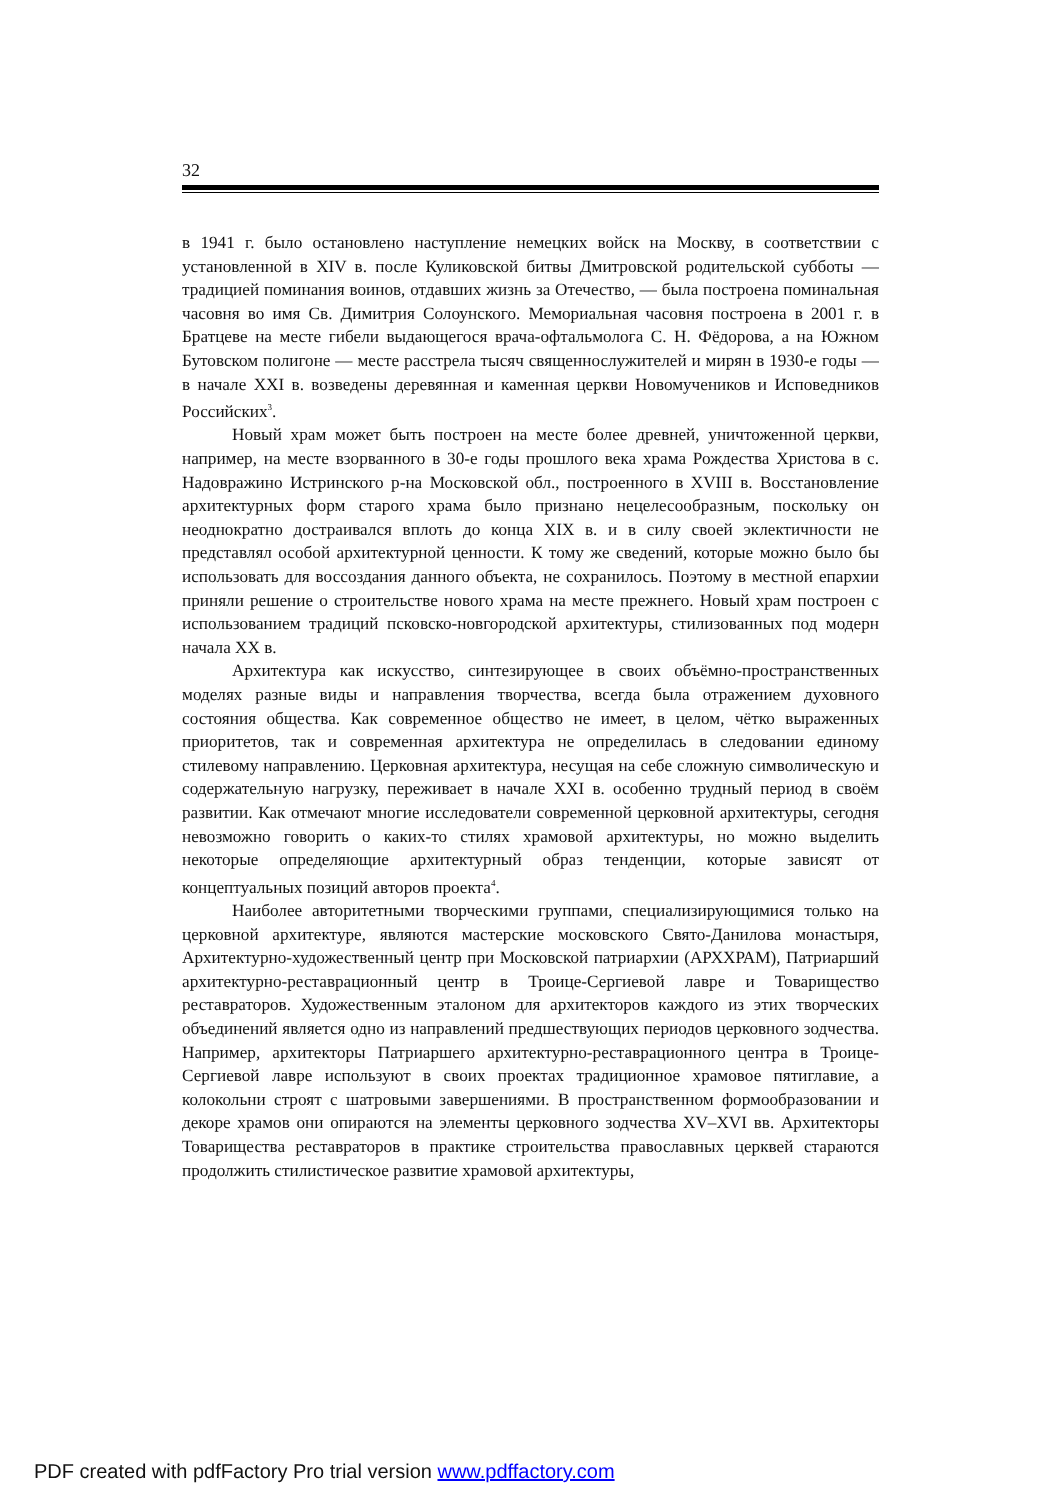32
в 1941 г. было остановлено наступление немецких войск на Москву, в соответствии с установленной в XIV в. после Куликовской битвы Дмитровской родительской субботы — традицией поминания воинов, отдавших жизнь за Отечество, — была построена поминальная часовня во имя Св. Димитрия Солоунского. Мемориальная часовня построена в 2001 г. в Братцеве на месте гибели выдающегося врача-офтальмолога С. Н. Фёдорова, а на Южном Бутовском полигоне — месте расстрела тысяч священнослужителей и мирян в 1930-е годы — в начале XXI в. возведены деревянная и каменная церкви Новомучеников и Исповедников Российских<sup>3</sup>.
Новый храм может быть построен на месте более древней, уничтоженной церкви, например, на месте взорванного в 30-е годы прошлого века храма Рождества Христова в с. Надовражино Истринского р-на Московской обл., построенного в XVIII в. Восстановление архитектурных форм старого храма было признано нецелесообразным, поскольку он неоднократно достраивался вплоть до конца XIX в. и в силу своей эклектичности не представлял особой архитектурной ценности. К тому же сведений, которые можно было бы использовать для воссоздания данного объекта, не сохранилось. Поэтому в местной епархии приняли решение о строительстве нового храма на месте прежнего. Новый храм построен с использованием традиций псковско-новгородской архитектуры, стилизованных под модерн начала XX в.
Архитектура как искусство, синтезирующее в своих объёмно-пространственных моделях разные виды и направления творчества, всегда была отражением духовного состояния общества. Как современное общество не имеет, в целом, чётко выраженных приоритетов, так и современная архитектура не определилась в следовании единому стилевому направлению. Церковная архитектура, несущая на себе сложную символическую и содержательную нагрузку, переживает в начале XXI в. особенно трудный период в своём развитии. Как отмечают многие исследователи современной церковной архитектуры, сегодня невозможно говорить о каких-то стилях храмовой архитектуры, но можно выделить некоторые определяющие архитектурный образ тенденции, которые зависят от концептуальных позиций авторов проекта<sup>4</sup>.
Наиболее авторитетными творческими группами, специализирующимися только на церковной архитектуре, являются мастерские московского Свято-Данилова монастыря, Архитектурно-художественный центр при Московской патриархии (АРХХРАМ), Патриарший архитектурно-реставрационный центр в Троице-Сергиевой лавре и Товарищество реставраторов. Художественным эталоном для архитекторов каждого из этих творческих объединений является одно из направлений предшествующих периодов церковного зодчества. Например, архитекторы Патриаршего архитектурно-реставрационного центра в Троице-Сергиевой лавре используют в своих проектах традиционное храмовое пятиглавие, а колокольни строят с шатровыми завершениями. В пространственном формообразовании и декоре храмов они опираются на элементы церковного зодчества XV–XVI вв. Архитекторы Товарищества реставраторов в практике строительства православных церквей стараются продолжить стилистическое развитие храмовой архитектуры,
PDF created with pdfFactory Pro trial version www.pdffactory.com